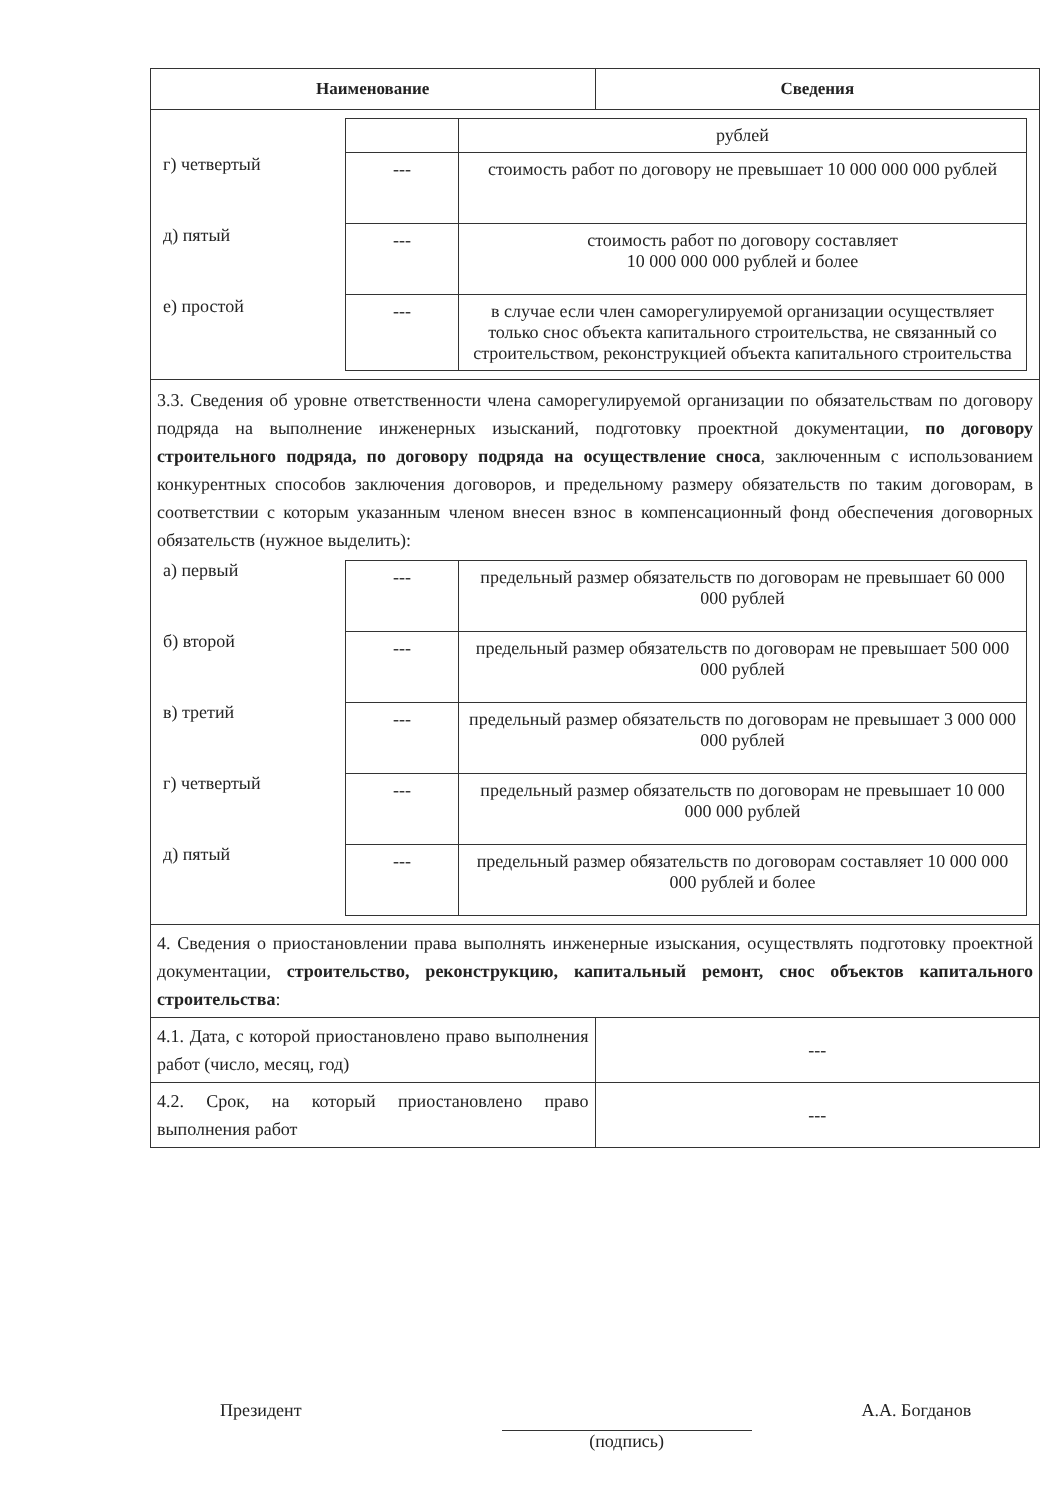| Наименование | Сведения |
| --- | --- |
| / г) четвертый д) пятый е) простой / / / рублей / / --- / стоимость работ по договору не превышает 10 000 000 000 рублей / / --- / стоимость работ по договору составляет 10 000 000 000 рублей и более / / --- / в случае если член саморегулируемой организации осуществляет только снос объекта капитального строительства, не связанный со строительством, реконструкцией объекта капитального строительства / / | |
| 3.3. Сведения об уровне ответственности члена саморегулируемой организации по обязательствам по договору подряда на выполнение инженерных изысканий, подготовку проектной документации, по договору строительного подряда, по договору подряда на осуществление сноса , заключенным с использованием конкурентных способов заключения договоров, и предельному размеру обязательств по таким договорам, в соответствии с которым указанным членом внесен взнос в компенсационный фонд обеспечения договорных обязательств (нужное выделить): / а) первый б) второй в) третий г) четвертый д) пятый / / --- / предельный размер обязательств по договорам не превышает 60 000 000 рублей / / --- / предельный размер обязательств по договорам не превышает 500 000 000 рублей / / --- / предельный размер обязательств по договорам не превышает 3 000 000 000 рублей / / --- / предельный размер обязательств по договорам не превышает 10 000 000 000 рублей / / --- / предельный размер обязательств по договорам составляет 10 000 000 000 рублей и более / / | |
| 4. Сведения о приостановлении права выполнять инженерные изыскания, осуществлять подготовку проектной документации, строительство, реконструкцию, капитальный ремонт, снос объектов капитального строительства : | |
| 4.1. Дата, с которой приостановлено право выполнения работ (число, месяц, год) | --- |
| 4.2. Срок, на который приостановлено право выполнения работ | --- |
Президент (подпись) А.А. Богданов